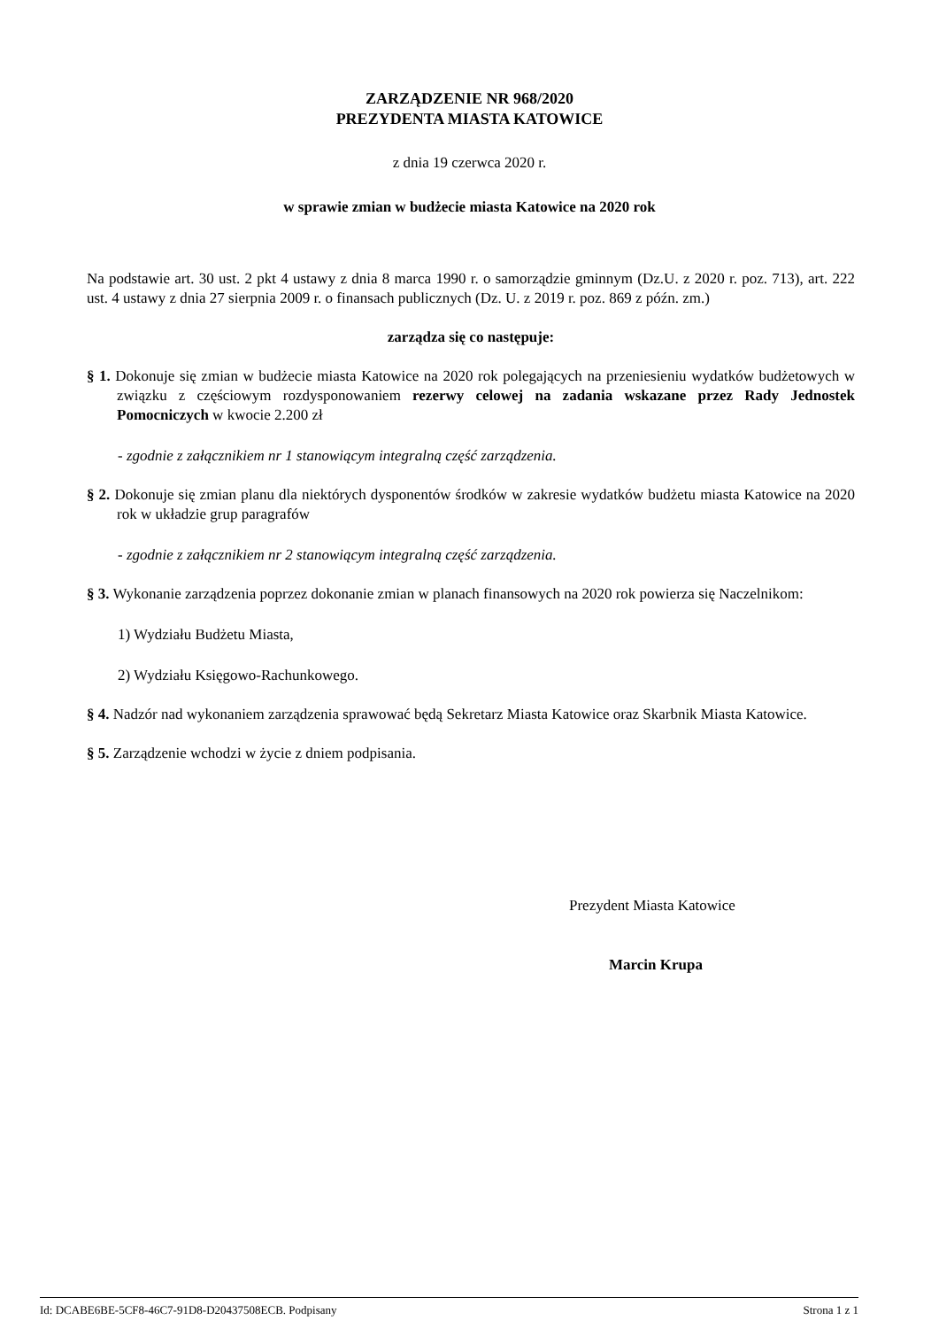ZARZĄDZENIE NR 968/2020
PREZYDENTA MIASTA KATOWICE
z dnia 19 czerwca 2020 r.
w sprawie zmian w budżecie miasta Katowice na 2020 rok
Na podstawie art. 30 ust. 2 pkt 4 ustawy z dnia 8 marca 1990 r. o samorządzie gminnym (Dz.U. z 2020 r. poz. 713), art. 222 ust. 4 ustawy z dnia 27 sierpnia 2009 r. o finansach publicznych (Dz. U. z 2019 r. poz. 869 z późn. zm.)
zarządza się co następuje:
§ 1. Dokonuje się zmian w budżecie miasta Katowice na 2020 rok polegających na przeniesieniu wydatków budżetowych w związku z częściowym rozdysponowaniem rezerwy celowej na zadania wskazane przez Rady Jednostek Pomocniczych w kwocie 2.200 zł
- zgodnie z załącznikiem nr 1 stanowiącym integralną część zarządzenia.
§ 2. Dokonuje się zmian planu dla niektórych dysponentów środków w zakresie wydatków budżetu miasta Katowice na 2020 rok w układzie grup paragrafów
- zgodnie z załącznikiem nr 2 stanowiącym integralną część zarządzenia.
§ 3. Wykonanie zarządzenia poprzez dokonanie zmian w planach finansowych na 2020 rok powierza się Naczelnikom:
1) Wydziału Budżetu Miasta,
2) Wydziału Księgowo-Rachunkowego.
§ 4. Nadzór nad wykonaniem zarządzenia sprawować będą Sekretarz Miasta Katowice oraz Skarbnik Miasta Katowice.
§ 5. Zarządzenie wchodzi w życie z dniem podpisania.
Prezydent Miasta Katowice
Marcin Krupa
Id: DCABE6BE-5CF8-46C7-91D8-D20437508ECB. Podpisany Strona 1 z 1